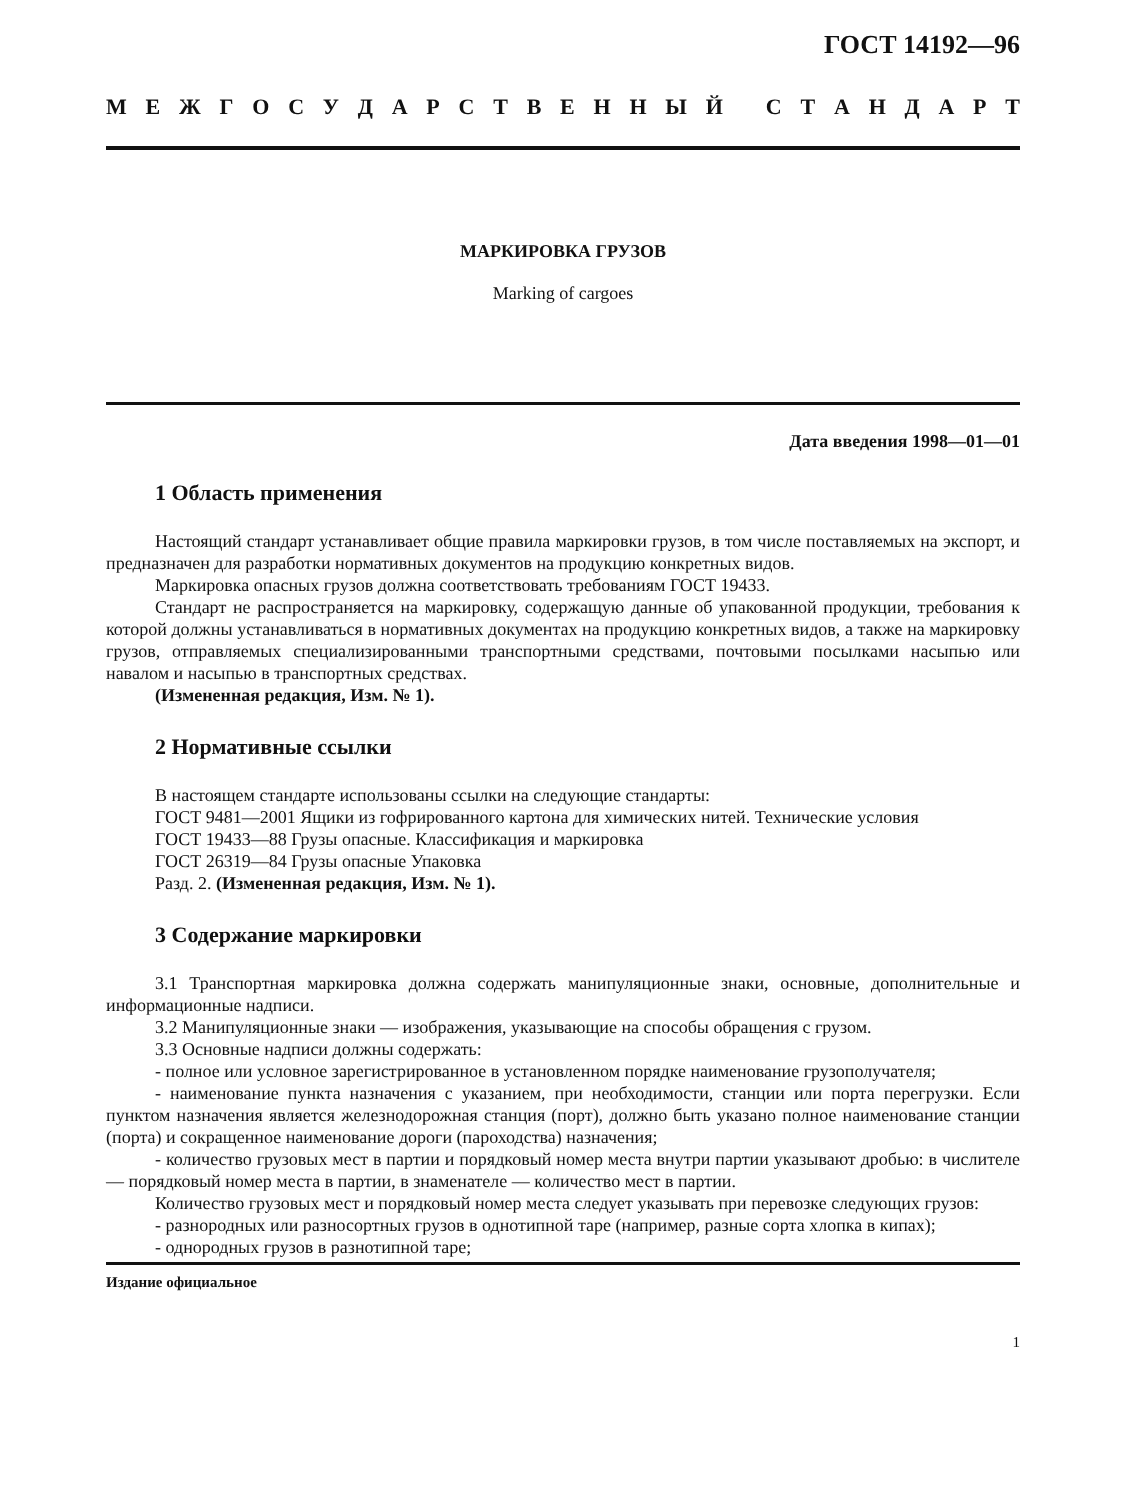ГОСТ 14192—96
МЕЖГОСУДАРСТВЕННЫЙ СТАНДАРТ
МАРКИРОВКА ГРУЗОВ
Marking of cargoes
Дата введения 1998—01—01
1 Область применения
Настоящий стандарт устанавливает общие правила маркировки грузов, в том числе поставляемых на экспорт, и предназначен для разработки нормативных документов на продукцию конкретных видов.
Маркировка опасных грузов должна соответствовать требованиям ГОСТ 19433.
Стандарт не распространяется на маркировку, содержащую данные об упакованной продукции, требования к которой должны устанавливаться в нормативных документах на продукцию конкретных видов, а также на маркировку грузов, отправляемых специализированными транспортными средствами, почтовыми посылками насыпью или навалом и насыпью в транспортных средствах.
(Измененная редакция, Изм. № 1).
2 Нормативные ссылки
В настоящем стандарте использованы ссылки на следующие стандарты:
ГОСТ 9481—2001 Ящики из гофрированного картона для химических нитей. Технические условия
ГОСТ 19433—88 Грузы опасные. Классификация и маркировка
ГОСТ 26319—84 Грузы опасные Упаковка
Разд. 2. (Измененная редакция, Изм. № 1).
3 Содержание маркировки
3.1 Транспортная маркировка должна содержать манипуляционные знаки, основные, дополнительные и информационные надписи.
3.2 Манипуляционные знаки — изображения, указывающие на способы обращения с грузом.
3.3 Основные надписи должны содержать:
- полное или условное зарегистрированное в установленном порядке наименование грузополучателя;
- наименование пункта назначения с указанием, при необходимости, станции или порта перегрузки. Если пунктом назначения является железнодорожная станция (порт), должно быть указано полное наименование станции (порта) и сокращенное наименование дороги (пароходства) назначения;
- количество грузовых мест в партии и порядковый номер места внутри партии указывают дробью: в числителе — порядковый номер места в партии, в знаменателе — количество мест в партии.
Количество грузовых мест и порядковый номер места следует указывать при перевозке следующих грузов:
- разнородных или разносортных грузов в однотипной таре (например, разные сорта хлопка в кипах);
- однородных грузов в разнотипной таре;
Издание официальное
1